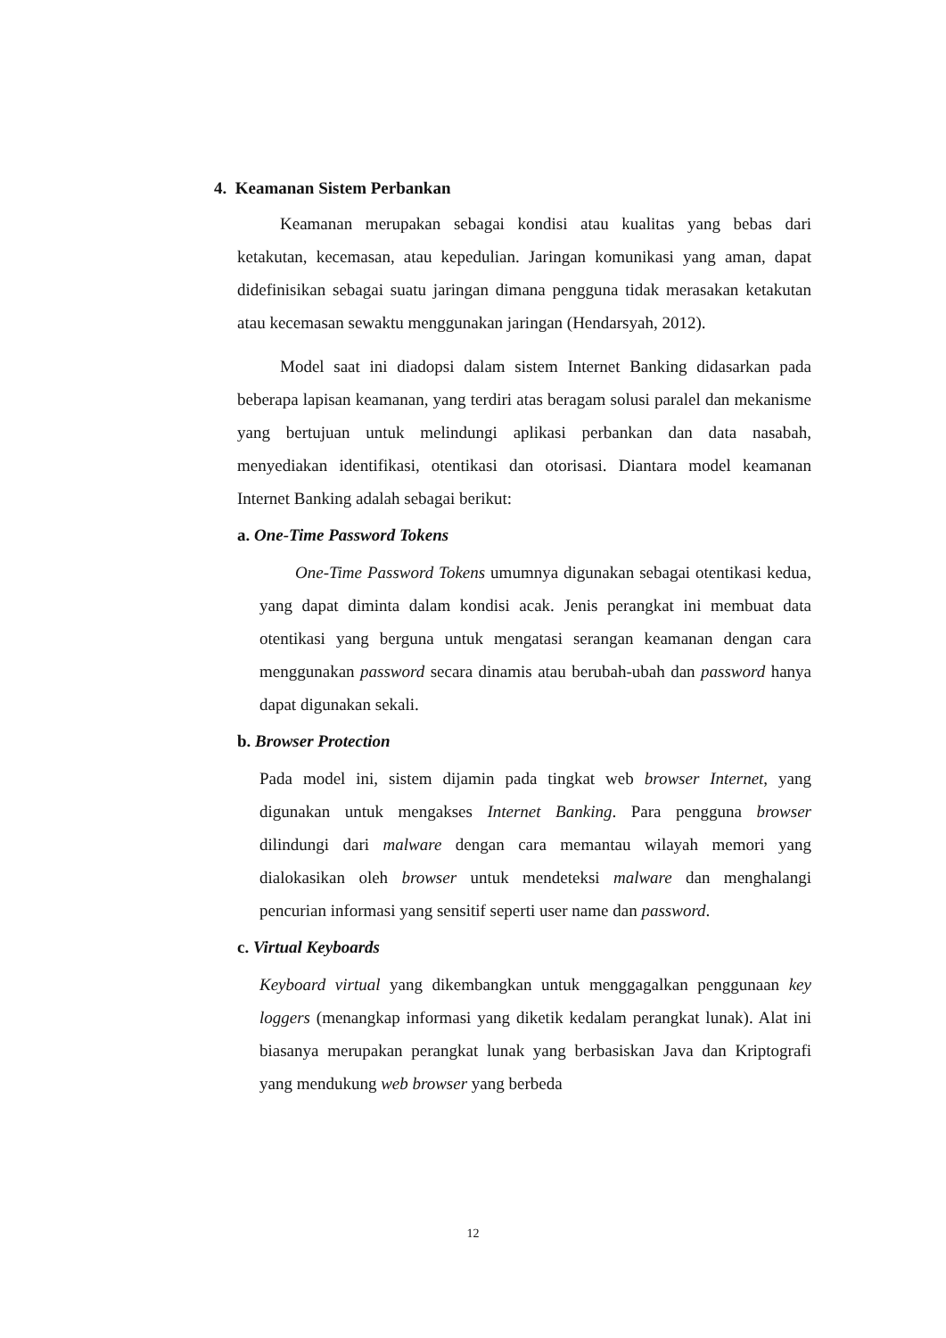4. Keamanan Sistem Perbankan
Keamanan merupakan sebagai kondisi atau kualitas yang bebas dari ketakutan, kecemasan, atau kepedulian. Jaringan komunikasi yang aman, dapat didefinisikan sebagai suatu jaringan dimana pengguna tidak merasakan ketakutan atau kecemasan sewaktu menggunakan jaringan (Hendarsyah, 2012).
Model saat ini diadopsi dalam sistem Internet Banking didasarkan pada beberapa lapisan keamanan, yang terdiri atas beragam solusi paralel dan mekanisme yang bertujuan untuk melindungi aplikasi perbankan dan data nasabah, menyediakan identifikasi, otentikasi dan otorisasi. Diantara model keamanan Internet Banking adalah sebagai berikut:
a. One-Time Password Tokens
One-Time Password Tokens umumnya digunakan sebagai otentikasi kedua, yang dapat diminta dalam kondisi acak. Jenis perangkat ini membuat data otentikasi yang berguna untuk mengatasi serangan keamanan dengan cara menggunakan password secara dinamis atau berubah-ubah dan password hanya dapat digunakan sekali.
b. Browser Protection
Pada model ini, sistem dijamin pada tingkat web browser Internet, yang digunakan untuk mengakses Internet Banking. Para pengguna browser dilindungi dari malware dengan cara memantau wilayah memori yang dialokasikan oleh browser untuk mendeteksi malware dan menghalangi pencurian informasi yang sensitif seperti user name dan password.
c. Virtual Keyboards
Keyboard virtual yang dikembangkan untuk menggagalkan penggunaan key loggers (menangkap informasi yang diketik kedalam perangkat lunak). Alat ini biasanya merupakan perangkat lunak yang berbasiskan Java dan Kriptografi yang mendukung web browser yang berbeda
12